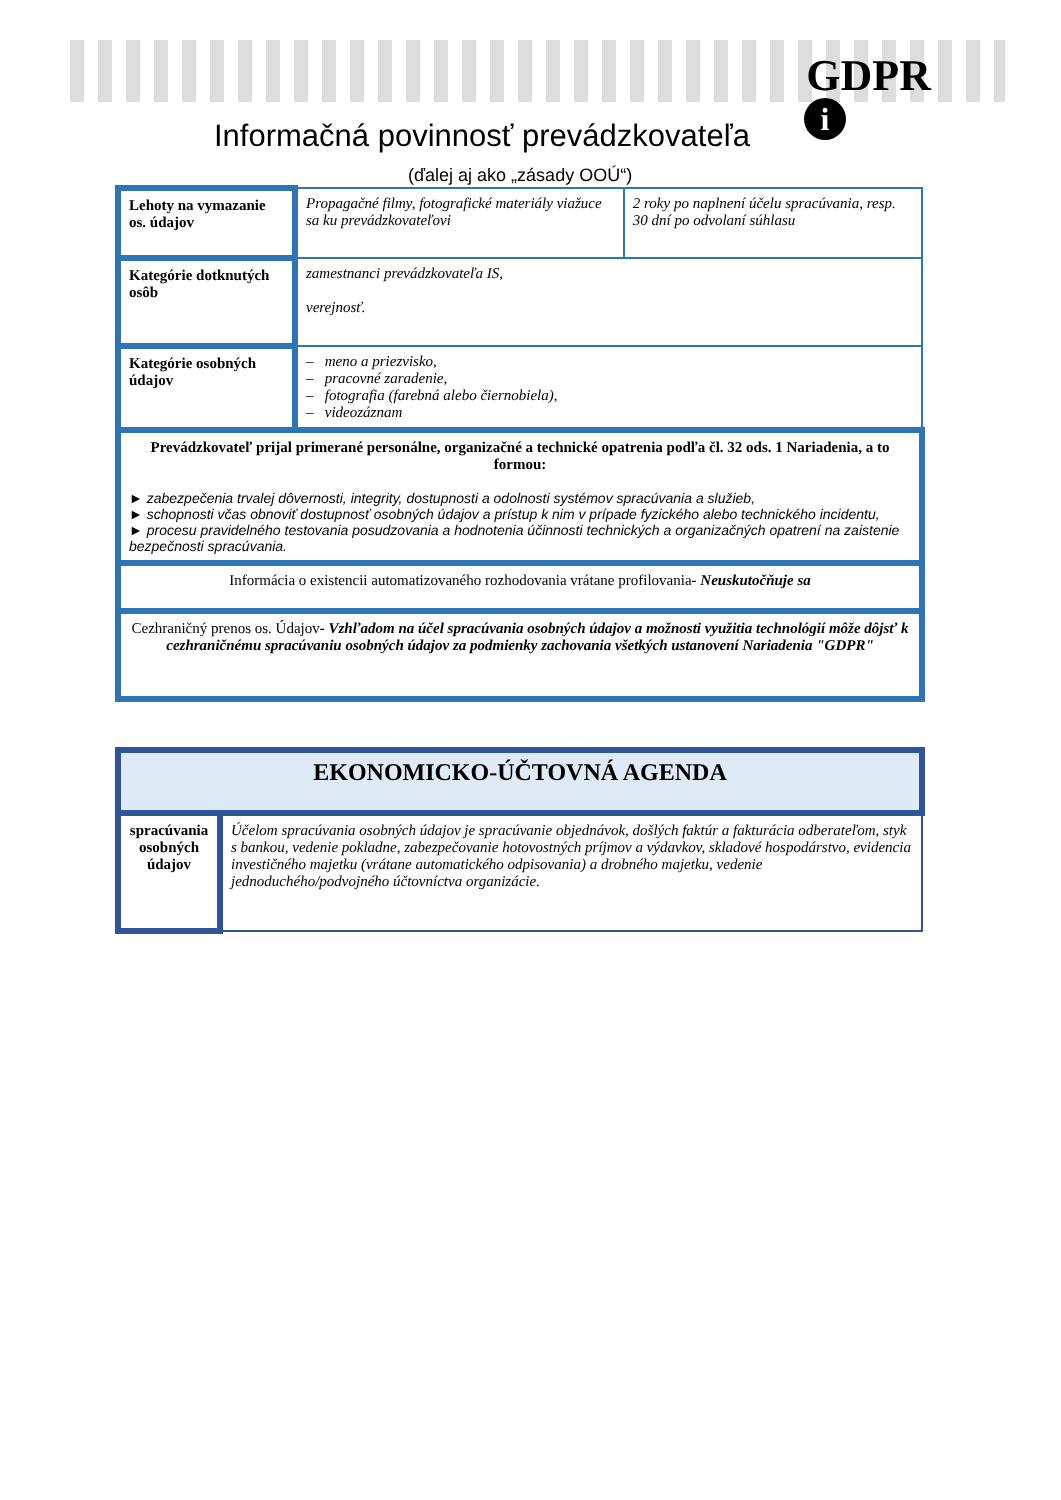GDPR
i
Informačná povinnosť prevádzkovateľa
(ďalej aj ako „zásady OOÚ“)
| Lehoty na vymazanie os. údajov | Propagačné filmy, fotografické materiály viažuce sa ku prevádzkovateľovi | 2 roky po naplnení účelu spracúvania, resp. 30 dní po odvolaní súhlasu |
| Kategórie dotknutých osôb | zamestnanci prevádzkovateľa IS, verejnosť. | |
| Kategórie osobných údajov | – meno a priezvisko, – pracovné zaradenie, – fotografia (farebná alebo čiernobiela), – videozáznam | |
| Prevádzkovateľ prijal primerané personálne, organizačné a technické opatrenia podľa čl. 32 ods. 1 Nariadenia, a to formou: ► zabezpečenia trvalej dôvernosti, integrity, dostupnosti a odolnosti systémov spracúvania a služieb, ► schopnosti včas obnoviť dostupnosť osobných údajov a prístup k nim v prípade fyzického alebo technického incidentu, ► procesu pravidelného testovania posudzovania a hodnotenia účinnosti technických a organizačných opatrení na zaistenie bezpečnosti spracúvania. | | |
| Informácia o existencii automatizovaného rozhodovania vrátane profilovania - Neuskutočňuje sa | | |
| Cezhraničný prenos os. Údajov - Vzhľadom na účel spracúvania osobných údajov a možnosti využitia technológií môže dôjsť k cezhraničnému spracúvaniu osobných údajov za podmienky zachovania všetkých ustanovení Nariadenia "GDPR" | | |
| EKONOMICKO-ÚČTOVNÁ AGENDA | |
| spracúvania osobných údajov | Účelom spracúvania osobných údajov je spracúvanie objednávok, došlých faktúr a fakturácia odberateľom, styk s bankou, vedenie pokladne, zabezpečovanie hotovostných príjmov a výdavkov, skladové hospodárstvo, evidencia investičného majetku (vrátane automatického odpisovania) a drobného majetku, vedenie jednoduchého/podvojného účtovníctva organizácie. |